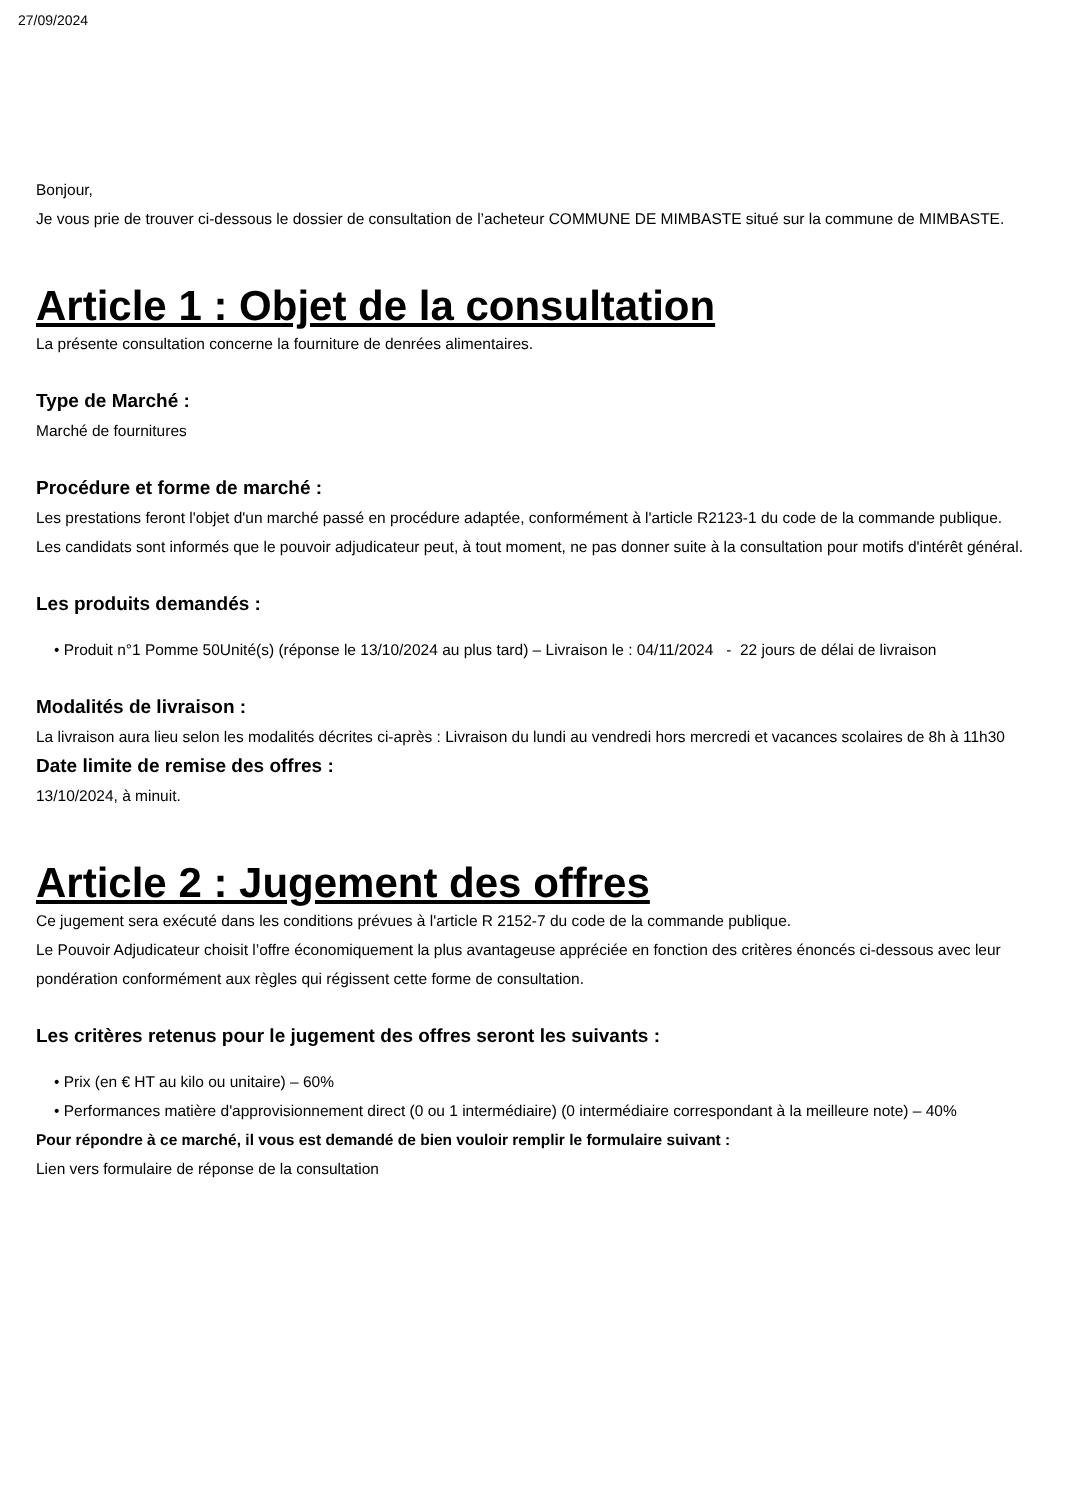27/09/2024
Bonjour,
Je vous prie de trouver ci-dessous le dossier de consultation de l’acheteur COMMUNE DE MIMBASTE situé sur la commune de MIMBASTE.
Article 1 : Objet de la consultation
La présente consultation concerne la fourniture de denrées alimentaires.
Type de Marché :
Marché de fournitures
Procédure et forme de marché :
Les prestations feront l'objet d'un marché passé en procédure adaptée, conformément à l'article R2123-1 du code de la commande publique.
Les candidats sont informés que le pouvoir adjudicateur peut, à tout moment, ne pas donner suite à la consultation pour motifs d'intérêt général.
Les produits demandés :
• Produit n°1 Pomme 50Unité(s) (réponse le 13/10/2024 au plus tard) – Livraison le : 04/11/2024 - 22 jours de délai de livraison
Modalités de livraison :
La livraison aura lieu selon les modalités décrites ci-après : Livraison du lundi au vendredi hors mercredi et vacances scolaires de 8h à 11h30
Date limite de remise des offres :
13/10/2024, à minuit.
Article 2 : Jugement des offres
Ce jugement sera exécuté dans les conditions prévues à l'article R 2152-7 du code de la commande publique.
Le Pouvoir Adjudicateur choisit l’offre économiquement la plus avantageuse appréciée en fonction des critères énoncés ci-dessous avec leur pondération conformément aux règles qui régissent cette forme de consultation.
Les critères retenus pour le jugement des offres seront les suivants :
• Prix (en € HT au kilo ou unitaire) – 60%
• Performances matière d'approvisionnement direct (0 ou 1 intermédiaire) (0 intermédiaire correspondant à la meilleure note) – 40%
Pour répondre à ce marché, il vous est demandé de bien vouloir remplir le formulaire suivant :
Lien vers formulaire de réponse de la consultation